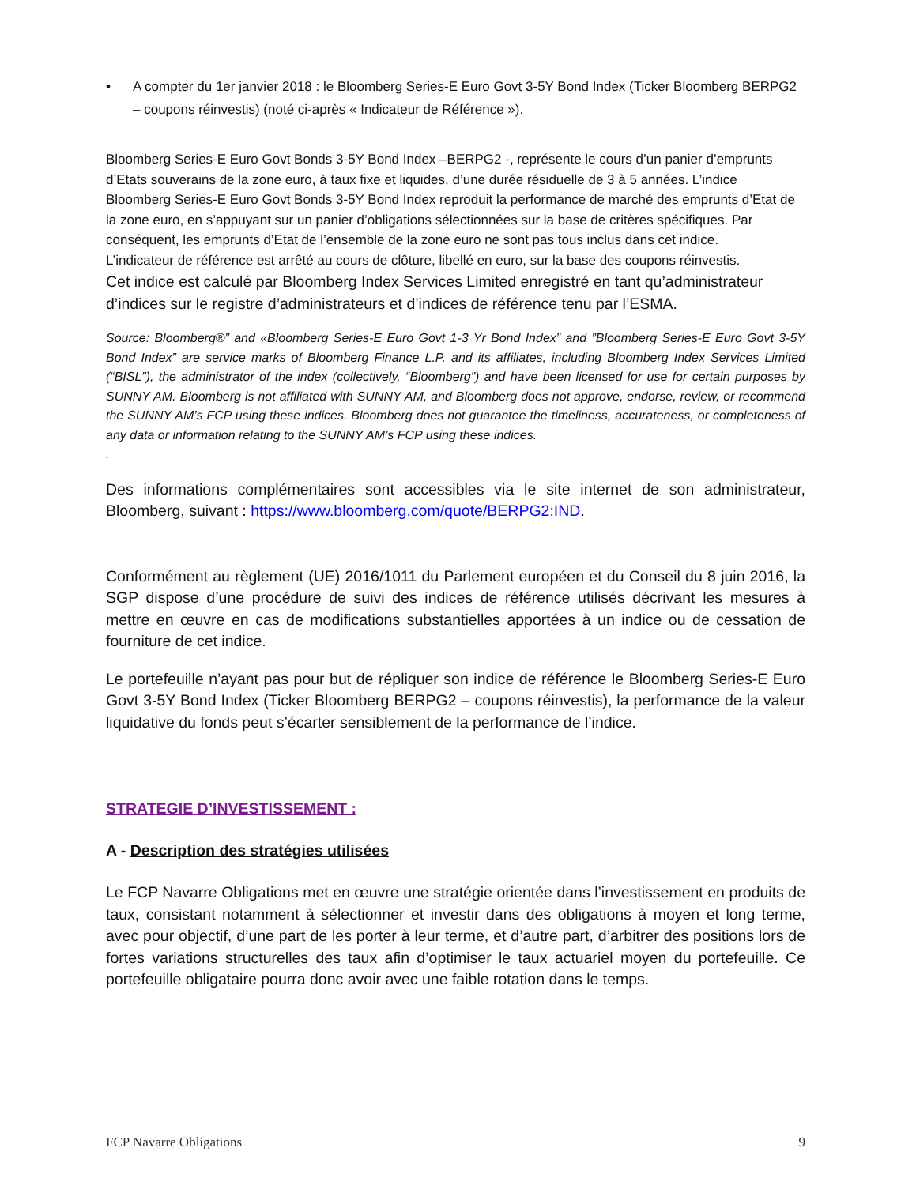• A compter du 1er janvier 2018 : le Bloomberg Series-E Euro Govt 3-5Y Bond Index (Ticker Bloomberg BERPG2 – coupons réinvestis) (noté ci-après « Indicateur de Référence »).
Bloomberg Series-E Euro Govt Bonds 3-5Y Bond Index –BERPG2 -, représente le cours d’un panier d’emprunts d’Etats souverains de la zone euro, à taux fixe et liquides, d’une durée résiduelle de 3 à 5 années. L’indice Bloomberg Series-E Euro Govt Bonds 3-5Y Bond Index reproduit la performance de marché des emprunts d’Etat de la zone euro, en s’appuyant sur un panier d’obligations sélectionnées sur la base de critères spécifiques. Par conséquent, les emprunts d’Etat de l’ensemble de la zone euro ne sont pas tous inclus dans cet indice.
L’indicateur de référence est arrêté au cours de clôture, libellé en euro, sur la base des coupons réinvestis.
Cet indice est calculé par Bloomberg Index Services Limited enregistré en tant qu’administrateur d’indices sur le registre d’administrateurs et d’indices de référence tenu par l’ESMA.
Source: Bloomberg®” and «Bloomberg Series-E Euro Govt 1-3 Yr Bond Index” and ”Bloomberg Series-E Euro Govt 3-5Y Bond Index” are service marks of Bloomberg Finance L.P. and its affiliates, including Bloomberg Index Services Limited (“BISL”), the administrator of the index (collectively, “Bloomberg”) and have been licensed for use for certain purposes by SUNNY AM. Bloomberg is not affiliated with SUNNY AM, and Bloomberg does not approve, endorse, review, or recommend the SUNNY AM’s FCP using these indices. Bloomberg does not guarantee the timeliness, accurateness, or completeness of any data or information relating to the SUNNY AM’s FCP using these indices.
.
Des informations complémentaires sont accessibles via le site internet de son administrateur, Bloomberg, suivant : https://www.bloomberg.com/quote/BERPG2:IND.
Conformément au règlement (UE) 2016/1011 du Parlement européen et du Conseil du 8 juin 2016, la SGP dispose d’une procédure de suivi des indices de référence utilisés décrivant les mesures à mettre en œuvre en cas de modifications substantielles apportées à un indice ou de cessation de fourniture de cet indice.
Le portefeuille n’ayant pas pour but de répliquer son indice de référence le Bloomberg Series-E Euro Govt 3-5Y Bond Index (Ticker Bloomberg BERPG2 – coupons réinvestis), la performance de la valeur liquidative du fonds peut s’écarter sensiblement de la performance de l’indice.
STRATEGIE D’INVESTISSEMENT :
A - Description des stratégies utilisées
Le FCP Navarre Obligations met en œuvre une stratégie orientée dans l’investissement en produits de taux, consistant notamment à sélectionner et investir dans des obligations à moyen et long terme, avec pour objectif, d’une part de les porter à leur terme, et d’autre part, d’arbitrer des positions lors de fortes variations structurelles des taux afin d’optimiser le taux actuariel moyen du portefeuille. Ce portefeuille obligataire pourra donc avoir avec une faible rotation dans le temps.
FCP Navarre Obligations 9